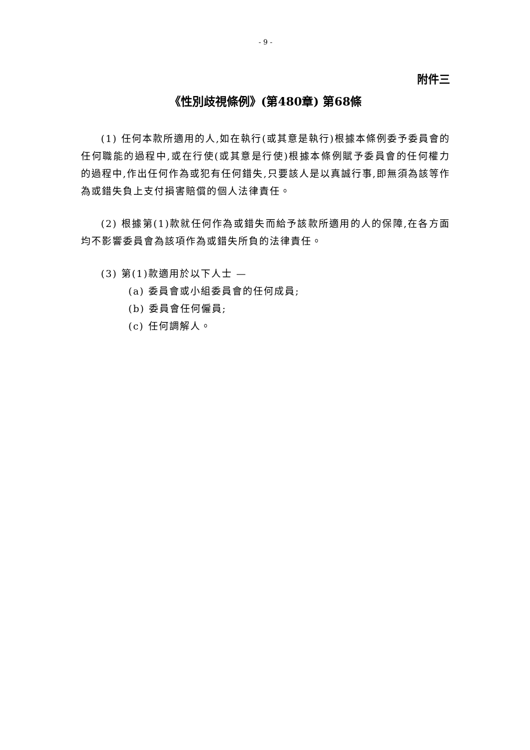- 9 -
附件三
《性別歧視條例》(第480章) 第68條
(1) 任何本款所適用的人,如在執行(或其意是執行)根據本條例委予委員會的任何職能的過程中,或在行使(或其意是行使)根據本條例賦予委員會的任何權力的過程中,作出任何作為或犯有任何錯失,只要該人是以真誠行事,即無須為該等作為或錯失負上支付損害賠償的個人法律責任。
(2) 根據第(1)款就任何作為或錯失而給予該款所適用的人的保障,在各方面均不影響委員會為該項作為或錯失所負的法律責任。
(3) 第(1)款適用於以下人士 —
(a) 委員會或小組委員會的任何成員;
(b) 委員會任何僱員;
(c) 任何調解人。